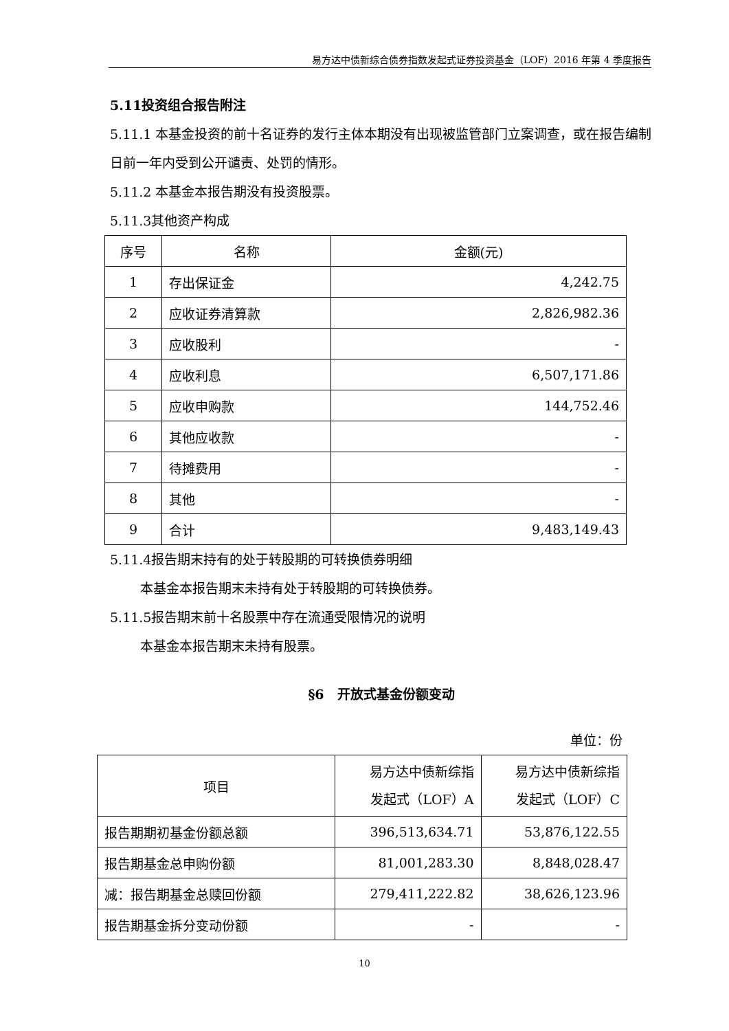易方达中债新综合债券指数发起式证券投资基金（LOF）2016 年第 4 季度报告
5.11投资组合报告附注
5.11.1 本基金投资的前十名证券的发行主体本期没有出现被监管部门立案调查，或在报告编制日前一年内受到公开谴责、处罚的情形。
5.11.2 本基金本报告期没有投资股票。
5.11.3其他资产构成
| 序号 | 名称 | 金额(元) |
| --- | --- | --- |
| 1 | 存出保证金 | 4,242.75 |
| 2 | 应收证券清算款 | 2,826,982.36 |
| 3 | 应收股利 | - |
| 4 | 应收利息 | 6,507,171.86 |
| 5 | 应收申购款 | 144,752.46 |
| 6 | 其他应收款 | - |
| 7 | 待摊费用 | - |
| 8 | 其他 | - |
| 9 | 合计 | 9,483,149.43 |
5.11.4报告期末持有的处于转股期的可转换债券明细
本基金本报告期末未持有处于转股期的可转换债券。
5.11.5报告期末前十名股票中存在流通受限情况的说明
本基金本报告期末未持有股票。
§6　开放式基金份额变动
单位：份
| 项目 | 易方达中债新综指 发起式（LOF）A | 易方达中债新综指 发起式（LOF）C |
| 报告期期初基金份额总额 | 396,513,634.71 | 53,876,122.55 |
| 报告期基金总申购份额 | 81,001,283.30 | 8,848,028.47 |
| 减：报告期基金总赎回份额 | 279,411,222.82 | 38,626,123.96 |
| 报告期基金拆分变动份额 | - | - |
10